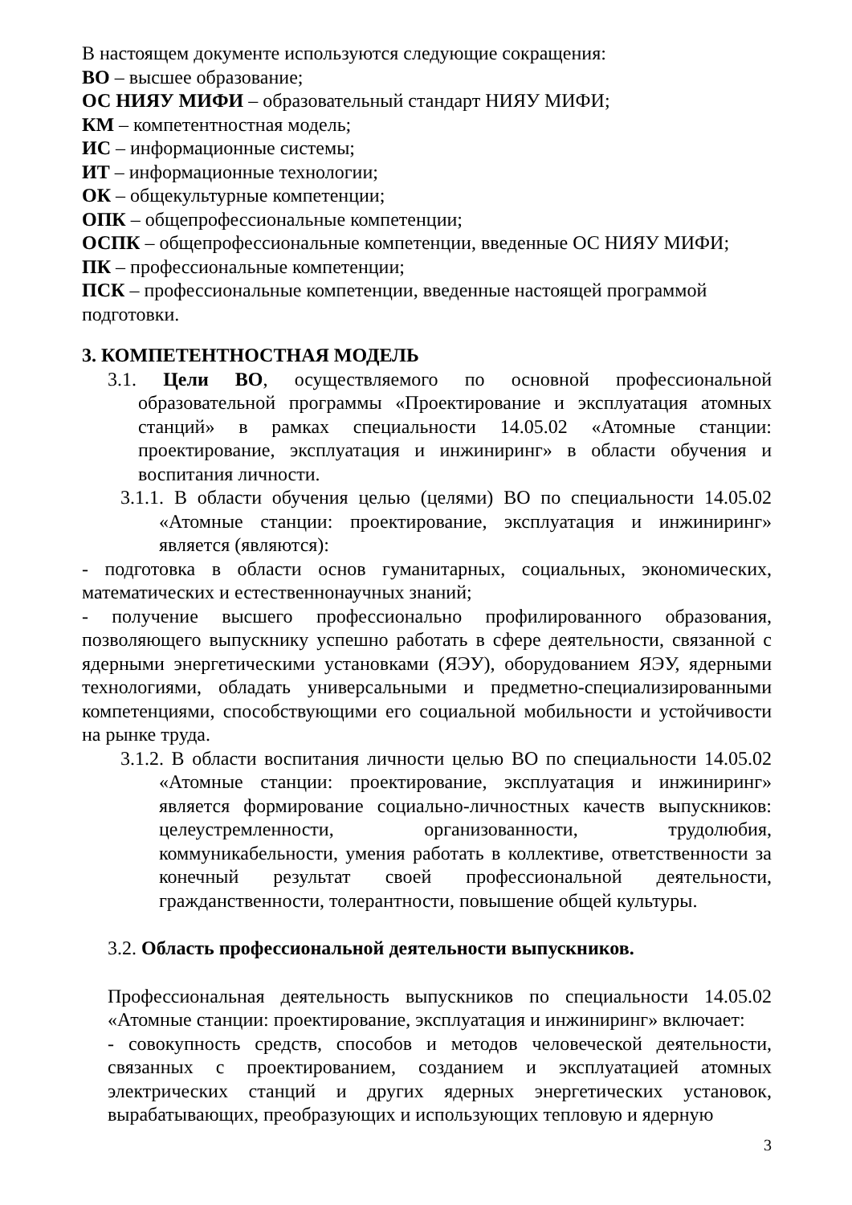В настоящем документе используются следующие сокращения:
ВО – высшее образование;
ОС НИЯУ МИФИ – образовательный стандарт НИЯУ МИФИ;
КМ – компетентностная модель;
ИС – информационные системы;
ИТ – информационные технологии;
ОК – общекультурные компетенции;
ОПК – общепрофессиональные компетенции;
ОСПК – общепрофессиональные компетенции, введенные ОС НИЯУ МИФИ;
ПК – профессиональные компетенции;
ПСК – профессиональные компетенции, введенные настоящей программой подготовки.
3. КОМПЕТЕНТНОСТНАЯ МОДЕЛЬ
3.1. Цели ВО, осуществляемого по основной профессиональной образовательной программы «Проектирование и эксплуатация атомных станций» в рамках специальности 14.05.02 «Атомные станции: проектирование, эксплуатация и инжиниринг» в области обучения и воспитания личности.
3.1.1. В области обучения целью (целями) ВО по специальности 14.05.02 «Атомные станции: проектирование, эксплуатация и инжиниринг» является (являются):
- подготовка в области основ гуманитарных, социальных, экономических, математических и естественнонаучных знаний;
- получение высшего профессионально профилированного образования, позволяющего выпускнику успешно работать в сфере деятельности, связанной с ядерными энергетическими установками (ЯЭУ), оборудованием ЯЭУ, ядерными технологиями, обладать универсальными и предметно-специализированными компетенциями, способствующими его социальной мобильности и устойчивости на рынке труда.
3.1.2. В области воспитания личности целью ВО по специальности 14.05.02 «Атомные станции: проектирование, эксплуатация и инжиниринг» является формирование социально-личностных качеств выпускников: целеустремленности, организованности, трудолюбия, коммуникабельности, умения работать в коллективе, ответственности за конечный результат своей профессиональной деятельности, гражданственности, толерантности, повышение общей культуры.
3.2. Область профессиональной деятельности выпускников.
Профессиональная деятельность выпускников по специальности 14.05.02 «Атомные станции: проектирование, эксплуатация и инжиниринг» включает:
- совокупность средств, способов и методов человеческой деятельности, связанных с проектированием, созданием и эксплуатацией атомных электрических станций и других ядерных энергетических установок, вырабатывающих, преобразующих и использующих тепловую и ядерную
3